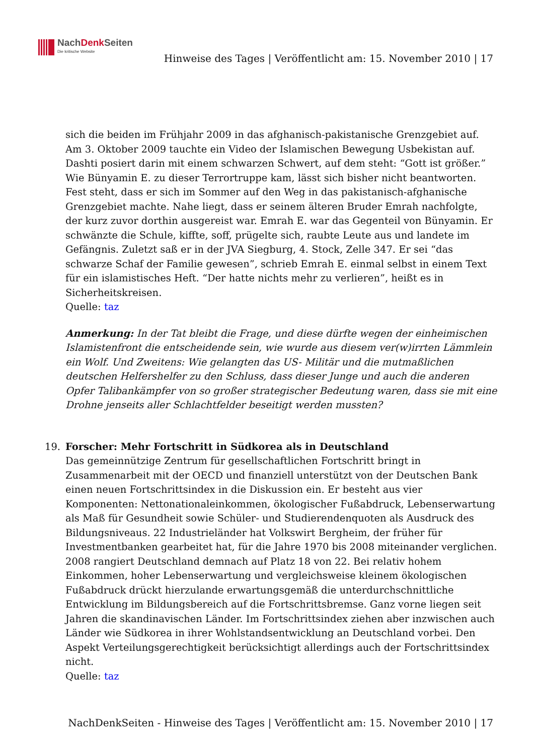NachDenk Seiten
Die kritische Website
Hinweise des Tages | Veröffentlicht am: 15. November 2010 | 17
sich die beiden im Frühjahr 2009 in das afghanisch-pakistanische Grenzgebiet auf. Am 3. Oktober 2009 tauchte ein Video der Islamischen Bewegung Usbekistan auf. Dashti posiert darin mit einem schwarzen Schwert, auf dem steht: “Gott ist größer.” Wie Bünyamin E. zu dieser Terrortruppe kam, lässt sich bisher nicht beantworten. Fest steht, dass er sich im Sommer auf den Weg in das pakistanisch-afghanische Grenzgebiet machte. Nahe liegt, dass er seinem älteren Bruder Emrah nachfolgte, der kurz zuvor dorthin ausgereist war. Emrah E. war das Gegenteil von Bünyamin. Er schwänzte die Schule, kiffte, soff, prügelte sich, raubte Leute aus und landete im Gefängnis. Zuletzt saß er in der JVA Siegburg, 4. Stock, Zelle 347. Er sei “das schwarze Schaf der Familie gewesen”, schrieb Emrah E. einmal selbst in einem Text für ein islamistisches Heft. “Der hatte nichts mehr zu verlieren”, heißt es in Sicherheitskreisen.
Quelle: taz
Anmerkung: In der Tat bleibt die Frage, und diese dürfte wegen der einheimischen Islamistenfront die entscheidende sein, wie wurde aus diesem ver(w)irrten Lämmlein ein Wolf. Und Zweitens: Wie gelangten das US- Militär und die mutmaßlichen deutschen Helfershelfer zu den Schluss, dass dieser Junge und auch die anderen Opfer Talibankämpfer von so großer strategischer Bedeutung waren, dass sie mit eine Drohne jenseits aller Schlachtfelder beseitigt werden mussten?
19.
Forscher: Mehr Fortschritt in Südkorea als in Deutschland
Das gemeinnützige Zentrum für gesellschaftlichen Fortschritt bringt in Zusammenarbeit mit der OECD und finanziell unterstützt von der Deutschen Bank einen neuen Fortschrittsindex in die Diskussion ein. Er besteht aus vier Komponenten: Nettonationaleinkommen, ökologischer Fußabdruck, Lebenserwartung als Maß für Gesundheit sowie Schüler- und Studierendenquoten als Ausdruck des Bildungsniveaus. 22 Industrieländer hat Volkswirt Bergheim, der früher für Investmentbanken gearbeitet hat, für die Jahre 1970 bis 2008 miteinander verglichen. 2008 rangiert Deutschland demnach auf Platz 18 von 22. Bei relativ hohem Einkommen, hoher Lebenserwartung und vergleichsweise kleinem ökologischen Fußabdruck drückt hierzulande erwartungsgemäß die unterdurchschnittliche Entwicklung im Bildungsbereich auf die Fortschrittsbremse. Ganz vorne liegen seit Jahren die skandinavischen Länder. Im Fortschrittsindex ziehen aber inzwischen auch Länder wie Südkorea in ihrer Wohlstandsentwicklung an Deutschland vorbei. Den Aspekt Verteilungsgerechtigkeit berücksichtigt allerdings auch der Fortschrittsindex nicht.
Quelle: taz
NachDenkSeiten - Hinweise des Tages | Veröffentlicht am: 15. November 2010 | 17